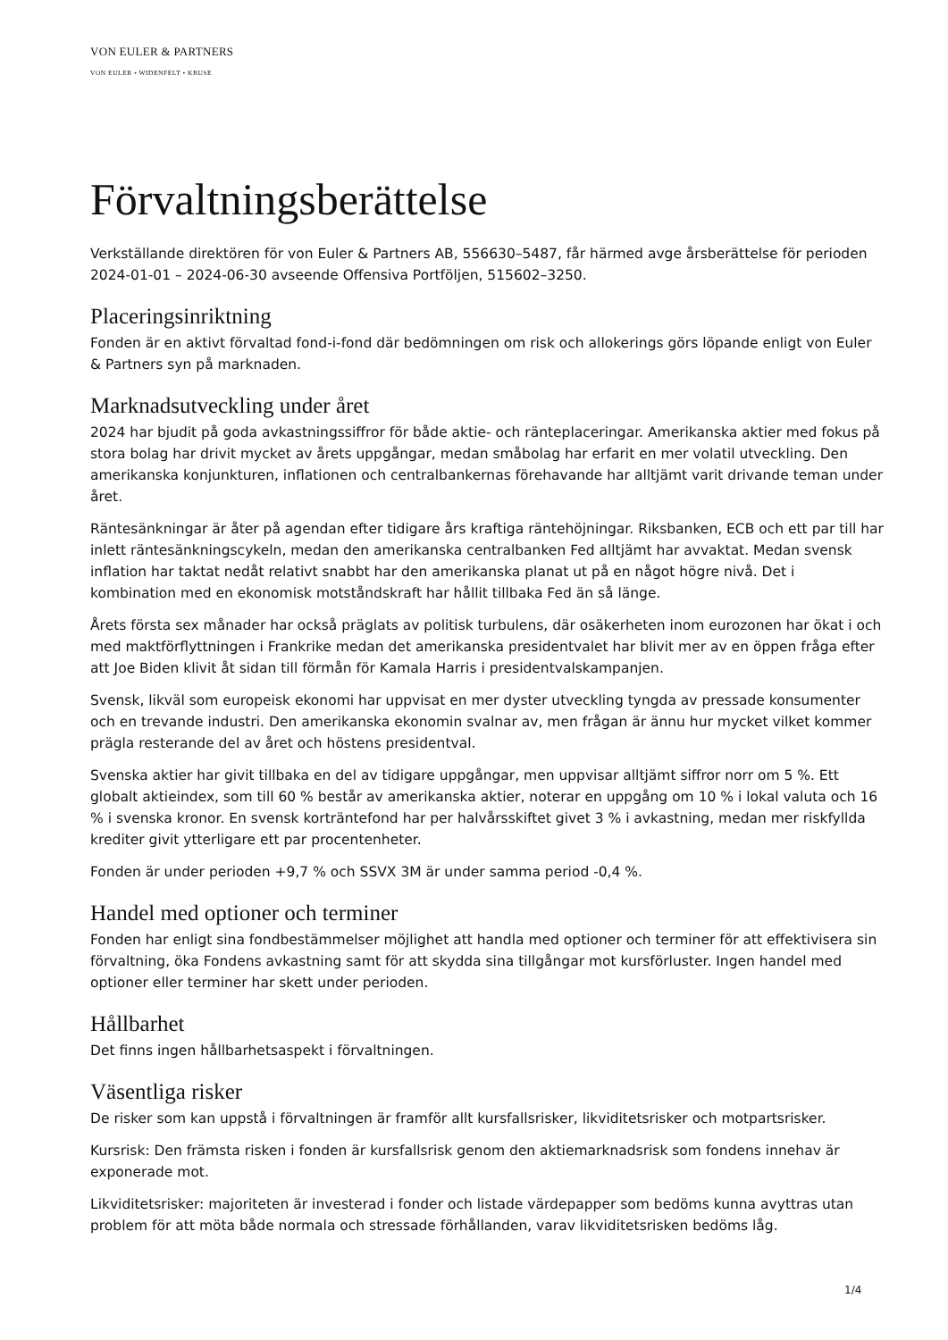VON EULER & PARTNERS
VON EULER • WIDENFELT • KRUSE
Förvaltningsberättelse
Verkställande direktören för von Euler & Partners AB, 556630–5487, får härmed avge årsberättelse för perioden 2024-01-01 – 2024-06-30 avseende Offensiva Portföljen, 515602–3250.
Placeringsinriktning
Fonden är en aktivt förvaltad fond-i-fond där bedömningen om risk och allokerings görs löpande enligt von Euler & Partners syn på marknaden.
Marknadsutveckling under året
2024 har bjudit på goda avkastningssiffror för både aktie- och ränteplaceringar. Amerikanska aktier med fokus på stora bolag har drivit mycket av årets uppgångar, medan småbolag har erfarit en mer volatil utveckling. Den amerikanska konjunkturen, inflationen och centralbankernas förehavande har alltjämt varit drivande teman under året.
Räntesänkningar är åter på agendan efter tidigare års kraftiga räntehöjningar. Riksbanken, ECB och ett par till har inlett räntesänkningscykeln, medan den amerikanska centralbanken Fed alltjämt har avvaktat. Medan svensk inflation har taktat nedåt relativt snabbt har den amerikanska planat ut på en något högre nivå. Det i kombination med en ekonomisk motståndskraft har hållit tillbaka Fed än så länge.
Årets första sex månader har också präglats av politisk turbulens, där osäkerheten inom eurozonen har ökat i och med maktförflyttningen i Frankrike medan det amerikanska presidentvalet har blivit mer av en öppen fråga efter att Joe Biden klivit åt sidan till förmån för Kamala Harris i presidentvalskampanjen.
Svensk, likväl som europeisk ekonomi har uppvisat en mer dyster utveckling tyngda av pressade konsumenter och en trevande industri. Den amerikanska ekonomin svalnar av, men frågan är ännu hur mycket vilket kommer prägla resterande del av året och höstens presidentval.
Svenska aktier har givit tillbaka en del av tidigare uppgångar, men uppvisar alltjämt siffror norr om 5 %. Ett globalt aktieindex, som till 60 % består av amerikanska aktier, noterar en uppgång om 10 % i lokal valuta och 16 % i svenska kronor. En svensk korträntefond har per halvårsskiftet givet 3 % i avkastning, medan mer riskfyllda krediter givit ytterligare ett par procentenheter.
Fonden är under perioden +9,7 % och SSVX 3M är under samma period -0,4 %.
Handel med optioner och terminer
Fonden har enligt sina fondbestämmelser möjlighet att handla med optioner och terminer för att effektivisera sin förvaltning, öka Fondens avkastning samt för att skydda sina tillgångar mot kursförluster. Ingen handel med optioner eller terminer har skett under perioden.
Hållbarhet
Det finns ingen hållbarhetsaspekt i förvaltningen.
Väsentliga risker
De risker som kan uppstå i förvaltningen är framför allt kursfallsrisker, likviditetsrisker och motpartsrisker.
Kursrisk: Den främsta risken i fonden är kursfallsrisk genom den aktiemarknadsrisk som fondens innehav är exponerade mot.
Likviditetsrisker: majoriteten är investerad i fonder och listade värdepapper som bedöms kunna avyttras utan problem för att möta både normala och stressade förhållanden, varav likviditetsrisken bedöms låg.
1/4